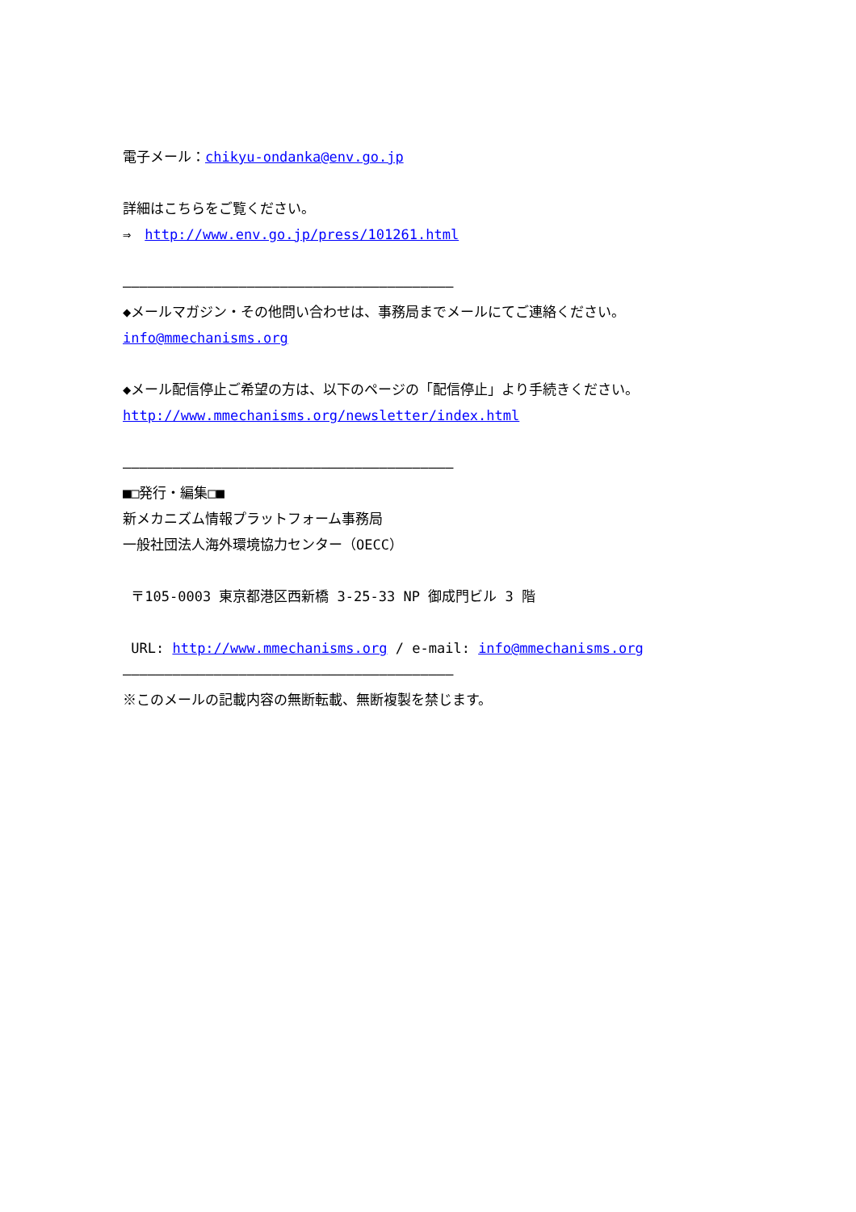電子メール：chikyu-ondanka@env.go.jp
詳細はこちらをご覧ください。
⇒　http://www.env.go.jp/press/101261.html
――――――――――――――――――――――――――――――――――――――――
◆メールマガジン・その他問い合わせは、事務局までメールにてご連絡ください。
info@mmechanisms.org
◆メール配信停止ご希望の方は、以下のページの「配信停止」より手続きください。
http://www.mmechanisms.org/newsletter/index.html
――――――――――――――――――――――――――――――――――――――――
■□発行・編集□■
新メカニズム情報プラットフォーム事務局
一般社団法人海外環境協力センター（OECC）
〒105-0003 東京都港区西新橋 3-25-33 NP 御成門ビル 3 階
URL: http://www.mmechanisms.org / e-mail: info@mmechanisms.org
――――――――――――――――――――――――――――――――――――――――
※このメールの記載内容の無断転載、無断複製を禁じます。